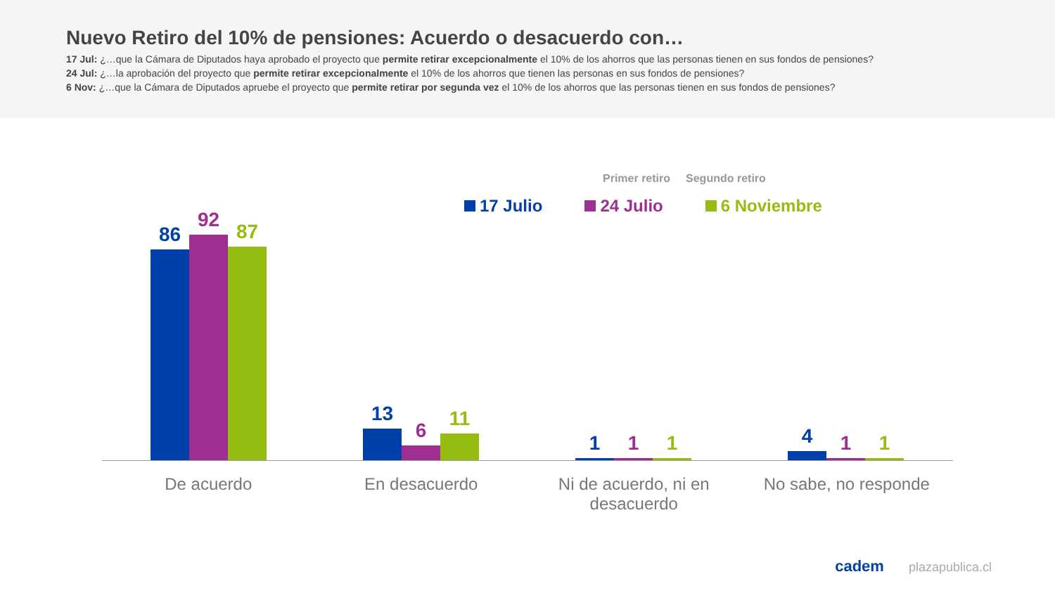Nuevo Retiro del 10% de pensiones: Acuerdo o desacuerdo con…
17 Jul: ¿…que la Cámara de Diputados haya aprobado el proyecto que permite retirar excepcionalmente el 10% de los ahorros que las personas tienen en sus fondos de pensiones?
24 Jul: ¿…la aprobación del proyecto que permite retirar excepcionalmente el 10% de los ahorros que tienen las personas en sus fondos de pensiones?
6 Nov: ¿…que la Cámara de Diputados apruebe el proyecto que permite retirar por segunda vez el 10% de los ahorros que las personas tienen en sus fondos de pensiones?
Primer retiro Segundo retiro
17 Julio 24 Julio 6 Noviembre
86
92
87
13
6
11
1 1 1
4 1 1
De acuerdo En desacuerdo Ni de acuerdo, ni en desacuerdo
No sabe, no responde
cadem plazapublica.cl